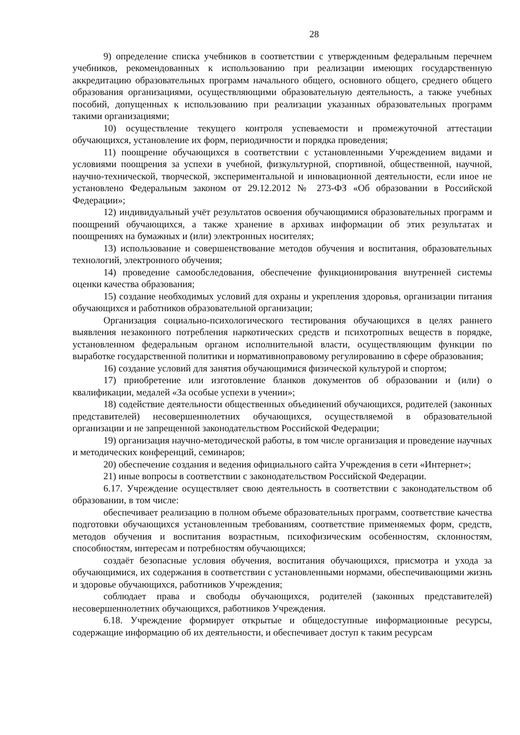28
9) определение списка учебников в соответствии с утвержденным федеральным перечнем учебников, рекомендованных к использованию при реализации имеющих государственную аккредитацию образовательных программ начального общего, основного общего, среднего общего образования организациями, осуществляющими образовательную деятельность, а также учебных пособий, допущенных к использованию при реализации указанных образовательных программ такими организациями;
10) осуществление текущего контроля успеваемости и промежуточной аттестации обучающихся, установление их форм, периодичности и порядка проведения;
11) поощрение обучающихся в соответствии с установленными Учреждением видами и условиями поощрения за успехи в учебной, физкультурной, спортивной, общественной, научной, научно-технической, творческой, экспериментальной и инновационной деятельности, если иное не установлено Федеральным законом от 29.12.2012 № 273-ФЗ «Об образовании в Российской Федерации»;
12) индивидуальный учёт результатов освоения обучающимися образовательных программ и поощрений обучающихся, а также хранение в архивах информации об этих результатах и поощрениях на бумажных и (или) электронных носителях;
13) использование и совершенствование методов обучения и воспитания, образовательных технологий, электронного обучения;
14) проведение самообследования, обеспечение функционирования внутренней системы оценки качества образования;
15) создание необходимых условий для охраны и укрепления здоровья, организации питания обучающихся и работников образовательной организации;
Организация социально-психологического тестирования обучающихся в целях раннего выявления незаконного потребления наркотических средств и психотропных веществ в порядке, установленном федеральным органом исполнительной власти, осуществляющим функции по выработке государственной политики и нормативноправовому регулированию в сфере образования;
16) создание условий для занятия обучающимися физической культурой и спортом;
17) приобретение или изготовление бланков документов об образовании и (или) о квалификации, медалей «За особые успехи в учении»;
18) содействие деятельности общественных объединений обучающихся, родителей (законных представителей) несовершеннолетних обучающихся, осуществляемой в образовательной организации и не запрещенной законодательством Российской Федерации;
19) организация научно-методической работы, в том числе организация и проведение научных и методических конференций, семинаров;
20) обеспечение создания и ведения официального сайта Учреждения в сети «Интернет»;
21) иные вопросы в соответствии с законодательством Российской Федерации.
6.17. Учреждение осуществляет свою деятельность в соответствии с законодательством об образовании, в том числе:
обеспечивает реализацию в полном объеме образовательных программ, соответствие качества подготовки обучающихся установленным требованиям, соответствие применяемых форм, средств, методов обучения и воспитания возрастным, психофизическим особенностям, склонностям, способностям, интересам и потребностям обучающихся;
создаёт безопасные условия обучения, воспитания обучающихся, присмотра и ухода за обучающимися, их содержания в соответствии с установленными нормами, обеспечивающими жизнь и здоровье обучающихся, работников Учреждения;
соблюдает права и свободы обучающихся, родителей (законных представителей) несовершеннолетних обучающихся, работников Учреждения.
6.18. Учреждение формирует открытые и общедоступные информационные ресурсы, содержащие информацию об их деятельности, и обеспечивает доступ к таким ресурсам